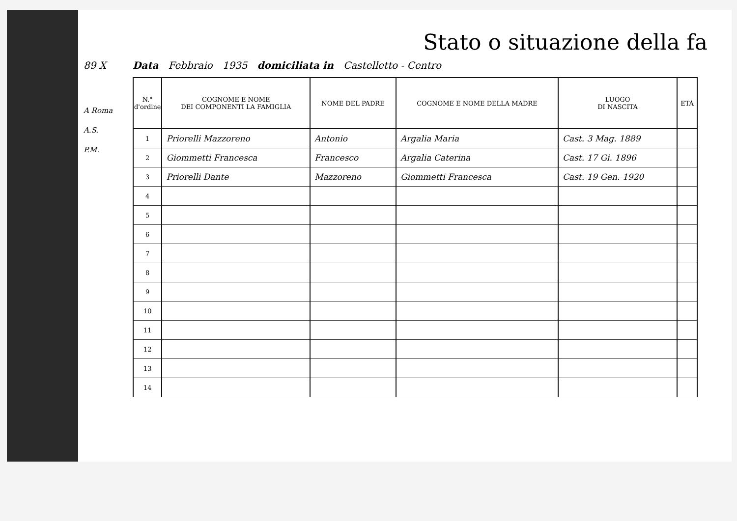Stato o situazione della fa
89 X Data Febbraio 1935 domiciliata in Castelletto - Centro
A Roma
A.S.
P.M.
| N.° d'ordine | COGNOME E NOME DEI COMPONENTI LA FAMIGLIA | NOME DEL PADRE | COGNOME E NOME DELLA MADRE | LUOGO DI NASCITA | ETÀ |
| --- | --- | --- | --- | --- | --- |
| 1 | Priorelli Mazzoreno | Antonio | Argalia Maria | Cast. 3 Mag. 1889 | |
| 2 | Giommetti Francesca | Francesco | Argalia Caterina | Cast. 17 Gi. 1896 | |
| 3 | Priorelli Dante | Mazzoreno | Giommetti Francesca | Cast. 19 Gen. 1920 | |
| 4 | | | | | |
| 5 | | | | | |
| 6 | | | | | |
| 7 | | | | | |
| 8 | | | | | |
| 9 | | | | | |
| 10 | | | | | |
| 11 | | | | | |
| 12 | | | | | |
| 13 | | | | | |
| 14 | | | | | |